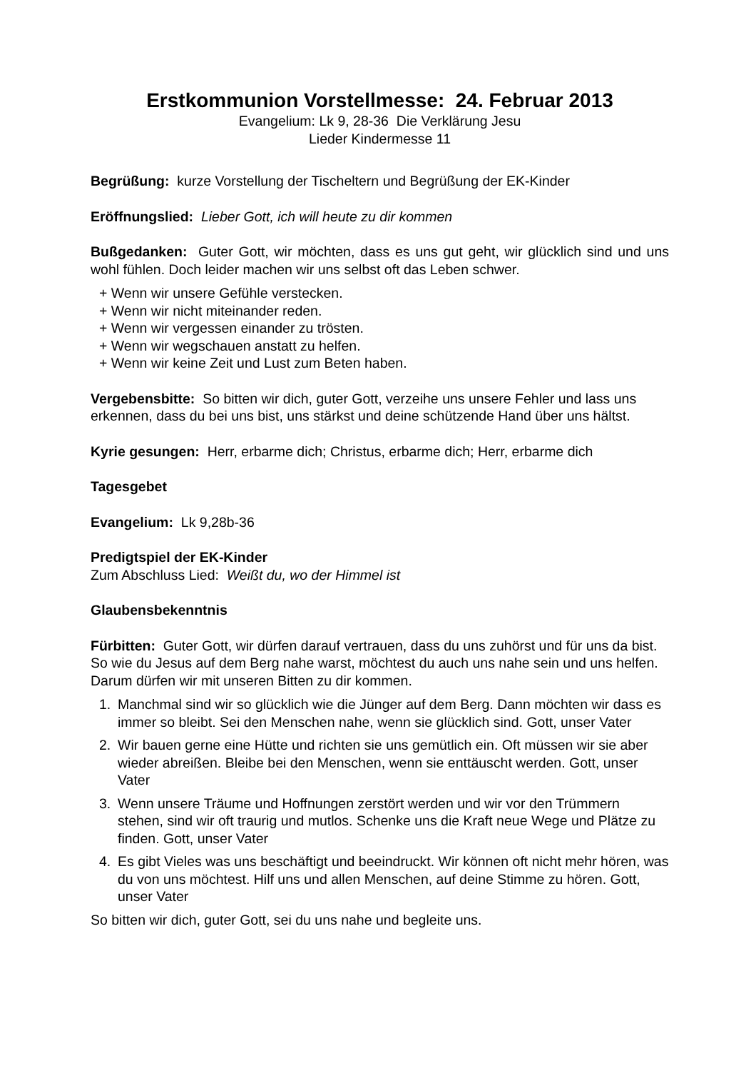Erstkommunion Vorstellmesse: 24. Februar 2013
Evangelium: Lk 9, 28-36 Die Verklärung Jesu
Lieder Kindermesse 11
Begrüßung: kurze Vorstellung der Tischeltern und Begrüßung der EK-Kinder
Eröffnungslied: Lieber Gott, ich will heute zu dir kommen
Bußgedanken: Guter Gott, wir möchten, dass es uns gut geht, wir glücklich sind und uns wohl fühlen. Doch leider machen wir uns selbst oft das Leben schwer.
+ Wenn wir unsere Gefühle verstecken.
+ Wenn wir nicht miteinander reden.
+ Wenn wir vergessen einander zu trösten.
+ Wenn wir wegschauen anstatt zu helfen.
+ Wenn wir keine Zeit und Lust zum Beten haben.
Vergebensbitte: So bitten wir dich, guter Gott, verzeihe uns unsere Fehler und lass uns erkennen, dass du bei uns bist, uns stärkst und deine schützende Hand über uns hältst.
Kyrie gesungen: Herr, erbarme dich; Christus, erbarme dich; Herr, erbarme dich
Tagesgebet
Evangelium: Lk 9,28b-36
Predigtspiel der EK-Kinder
Zum Abschluss Lied: Weißt du, wo der Himmel ist
Glaubensbekenntnis
Fürbitten: Guter Gott, wir dürfen darauf vertrauen, dass du uns zuhörst und für uns da bist. So wie du Jesus auf dem Berg nahe warst, möchtest du auch uns nahe sein und uns helfen. Darum dürfen wir mit unseren Bitten zu dir kommen.
1. Manchmal sind wir so glücklich wie die Jünger auf dem Berg. Dann möchten wir dass es immer so bleibt. Sei den Menschen nahe, wenn sie glücklich sind. Gott, unser Vater
2. Wir bauen gerne eine Hütte und richten sie uns gemütlich ein. Oft müssen wir sie aber wieder abreißen. Bleibe bei den Menschen, wenn sie enttäuscht werden. Gott, unser Vater
3. Wenn unsere Träume und Hoffnungen zerstört werden und wir vor den Trümmern stehen, sind wir oft traurig und mutlos. Schenke uns die Kraft neue Wege und Plätze zu finden. Gott, unser Vater
4. Es gibt Vieles was uns beschäftigt und beeindruckt. Wir können oft nicht mehr hören, was du von uns möchtest. Hilf uns und allen Menschen, auf deine Stimme zu hören. Gott, unser Vater
So bitten wir dich, guter Gott, sei du uns nahe und begleite uns.